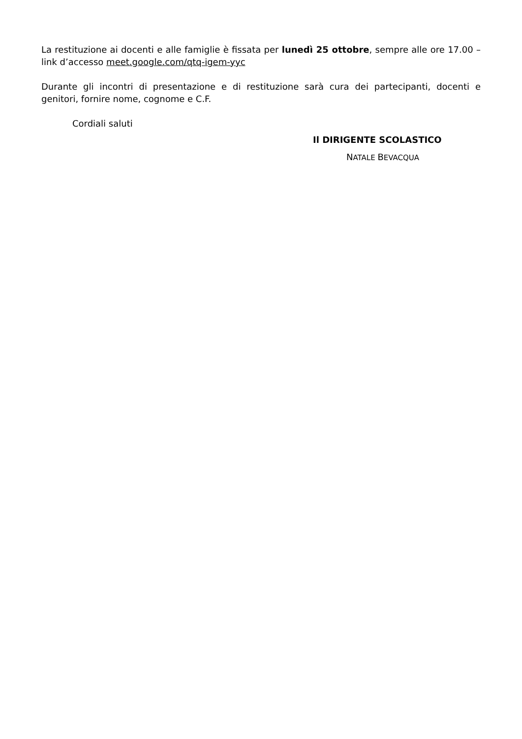La restituzione ai docenti e alle famiglie è fissata per lunedì 25 ottobre, sempre alle ore 17.00 – link d’accesso meet.google.com/qtq-igem-yyc
Durante gli incontri di presentazione e di restituzione sarà cura dei partecipanti, docenti e genitori, fornire nome, cognome e C.F.
Cordiali saluti
Il DIRIGENTE SCOLASTICO
NATALE BEVACQUA